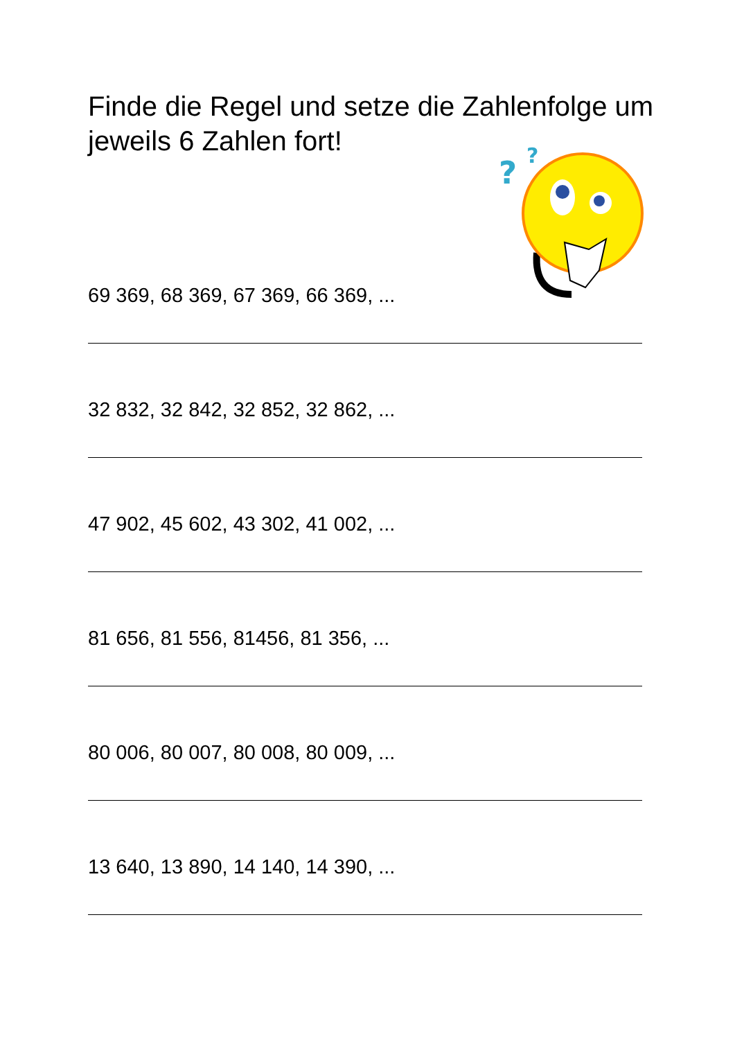Finde die Regel und setze die Zahlenfolge um jeweils 6 Zahlen fort!
?
?
69 369, 68 369, 67 369, 66 369, ...
32 832, 32 842, 32 852, 32 862, ...
47 902, 45 602, 43 302, 41 002, ...
81 656, 81 556, 81456, 81 356, ...
80 006, 80 007, 80 008, 80 009, ...
13 640, 13 890, 14 140, 14 390, ...